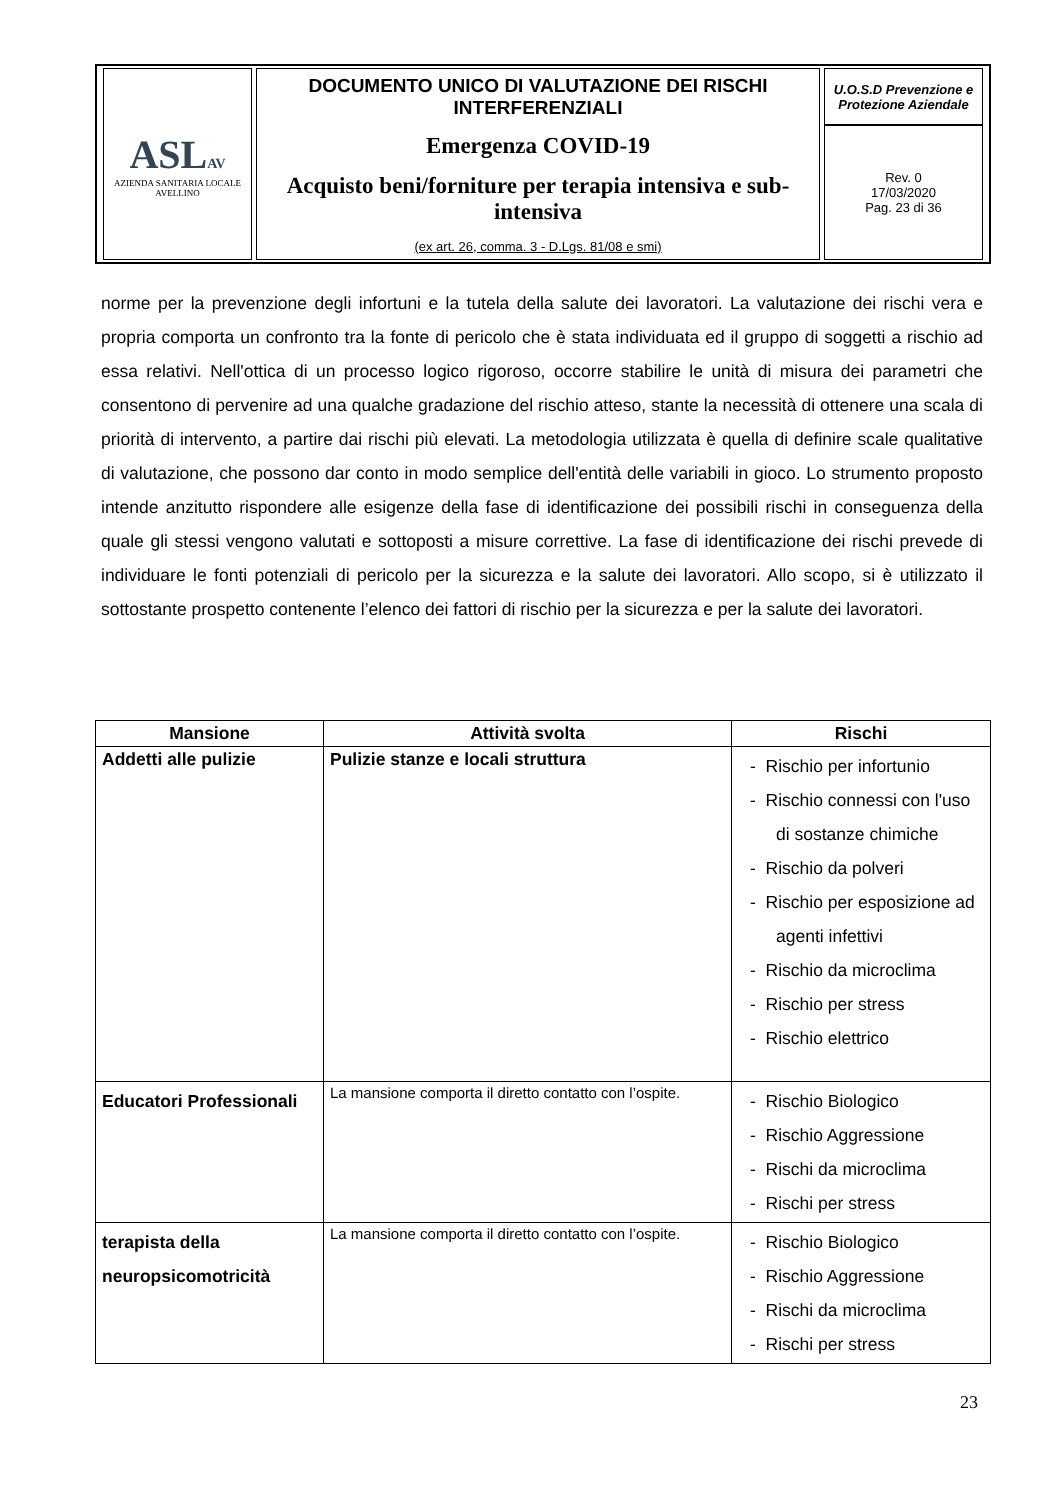| ASL AV AZIENDA SANITARIA LOCALE AVELLINO | DOCUMENTO UNICO DI VALUTAZIONE DEI RISCHI INTERFERENZIALI Emergenza COVID-19 Acquisto beni/forniture per terapia intensiva e sub-intensiva (ex art. 26, comma. 3 - D.Lgs. 81/08 e smi) | U.O.S.D Prevenzione e Protezione Aziendale |
| | | Rev. 0 17/03/2020 Pag. 23 di 36 |
norme per la prevenzione degli infortuni e la tutela della salute dei lavoratori. La valutazione dei rischi vera e propria comporta un confronto tra la fonte di pericolo che è stata individuata ed il gruppo di soggetti a rischio ad essa relativi. Nell'ottica di un processo logico rigoroso, occorre stabilire le unità di misura dei parametri che consentono di pervenire ad una qualche gradazione del rischio atteso, stante la necessità di ottenere una scala di priorità di intervento, a partire dai rischi più elevati. La metodologia utilizzata è quella di definire scale qualitative di valutazione, che possono dar conto in modo semplice dell'entità delle variabili in gioco. Lo strumento proposto intende anzitutto rispondere alle esigenze della fase di identificazione dei possibili rischi in conseguenza della quale gli stessi vengono valutati e sottoposti a misure correttive. La fase di identificazione dei rischi prevede di individuare le fonti potenziali di pericolo per la sicurezza e la salute dei lavoratori. Allo scopo, si è utilizzato il sottostante prospetto contenente l’elenco dei fattori di rischio per la sicurezza e per la salute dei lavoratori.
| Mansione | Attività svolta | Rischi |
| --- | --- | --- |
| Addetti alle pulizie | Pulizie stanze e locali struttura | - Rischio per infortunio - Rischio connessi con l'uso di sostanze chimiche - Rischio da polveri - Rischio per esposizione ad agenti infettivi - Rischio da microclima - Rischio per stress - Rischio elettrico |
| Educatori Professionali | La mansione comporta il diretto contatto con l’ospite. | - Rischio Biologico - Rischio Aggressione - Rischi da microclima - Rischi per stress |
| terapista della neuropsicomotricità | La mansione comporta il diretto contatto con l’ospite. | - Rischio Biologico - Rischio Aggressione - Rischi da microclima - Rischi per stress |
23